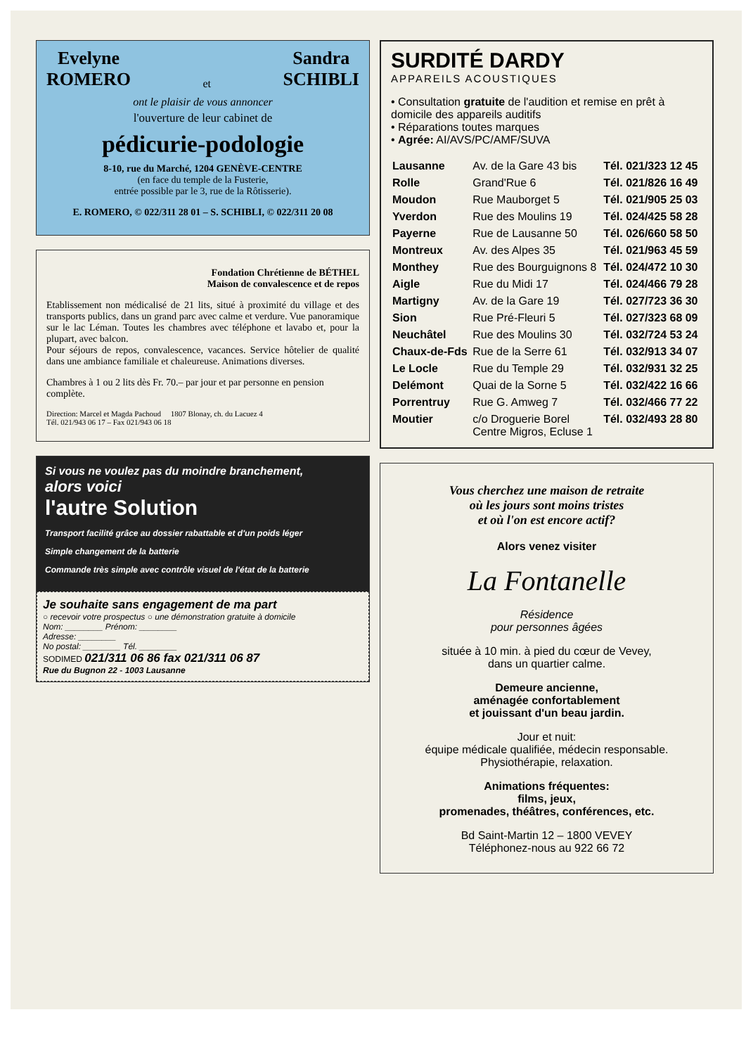Evelyne
ROMERO et Sandra
SCHIBLI
ont le plaisir de vous annoncer
l'ouverture de leur cabinet de
pédicurie-podologie
8-10, rue du Marché, 1204 GENÈVE-CENTRE
(en face du temple de la Fusterie,
entrée possible par le 3, rue de la Rôtisserie).
E. ROMERO, © 022/311 28 01 – S. SCHIBLI, © 022/311 20 08
Fondation Chrétienne de BÉTHEL
Maison de convalescence et de repos
Etablissement non médicalisé de 21 lits, situé à proximité du village et des transports publics, dans un grand parc avec calme et verdure. Vue panoramique sur le lac Léman. Toutes les chambres avec téléphone et lavabo et, pour la plupart, avec balcon.
Pour séjours de repos, convalescence, vacances. Service hôtelier de qualité dans une ambiance familiale et chaleureuse. Animations diverses.
Chambres à 1 ou 2 lits dès Fr. 70.– par jour et par personne en pension complète.
Direction: Marcel et Magda Pachoud 1807 Blonay, ch. du Lacuez 4
Tél. 021/943 06 17 – Fax 021/943 06 18
Si vous ne voulez pas du moindre branchement,
alors voici
l'autre Solution
Transport facilité grâce au dossier rabattable et d'un poids léger
Simple changement de la batterie
Commande très simple avec contrôle visuel de l'état de la batterie
Je souhaite sans engagement de ma part
○ recevoir votre prospectus ○ une démonstration gratuite à domicile
Nom: ________ Prénom: ________
Adresse: ________
No postal: ________ Tél. ________
SODIMED 021/311 06 86 fax 021/311 06 87
Rue du Bugnon 22 - 1003 Lausanne
SURDITÉ DARDY
APPAREILS ACOUSTIQUES
• Consultation gratuite de l'audition et remise en prêt à domicile des appareils auditifs
• Réparations toutes marques
• Agrée: AI/AVS/PC/AMF/SUVA
| Lausanne | Av. de la Gare 43 bis | Tél. 021/323 12 45 |
| Rolle | Grand'Rue 6 | Tél. 021/826 16 49 |
| Moudon | Rue Mauborget 5 | Tél. 021/905 25 03 |
| Yverdon | Rue des Moulins 19 | Tél. 024/425 58 28 |
| Payerne | Rue de Lausanne 50 | Tél. 026/660 58 50 |
| Montreux | Av. des Alpes 35 | Tél. 021/963 45 59 |
| Monthey | Rue des Bourguignons 8 | Tél. 024/472 10 30 |
| Aigle | Rue du Midi 17 | Tél. 024/466 79 28 |
| Martigny | Av. de la Gare 19 | Tél. 027/723 36 30 |
| Sion | Rue Pré-Fleuri 5 | Tél. 027/323 68 09 |
| Neuchâtel | Rue des Moulins 30 | Tél. 032/724 53 24 |
| Chaux-de-Fds | Rue de la Serre 61 | Tél. 032/913 34 07 |
| Le Locle | Rue du Temple 29 | Tél. 032/931 32 25 |
| Delémont | Quai de la Sorne 5 | Tél. 032/422 16 66 |
| Porrentruy | Rue G. Amweg 7 | Tél. 032/466 77 22 |
| Moutier | c/o Droguerie Borel Centre Migros, Ecluse 1 | Tél. 032/493 28 80 |
Vous cherchez une maison de retraite
où les jours sont moins tristes
et où l'on est encore actif?
Alors venez visiter
La Fontanelle
Résidence
pour personnes âgées
située à 10 min. à pied du cœur de Vevey,
dans un quartier calme.
Demeure ancienne,
aménagée confortablement
et jouissant d'un beau jardin.
Jour et nuit:
équipe médicale qualifiée, médecin responsable.
Physiothérapie, relaxation.
Animations fréquentes:
films, jeux,
promenades, théâtres, conférences, etc.
Bd Saint-Martin 12 – 1800 VEVEY
Téléphonez-nous au 922 66 72